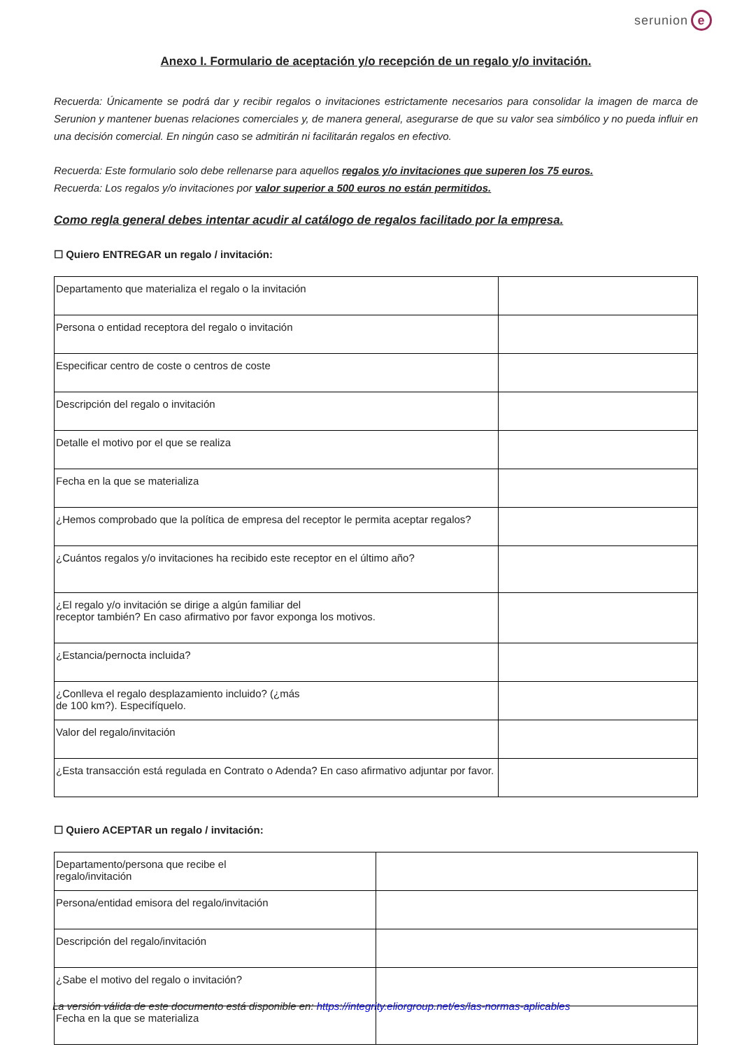serunion e
Anexo I. Formulario de aceptación y/o recepción de un regalo y/o invitación.
Recuerda: Únicamente se podrá dar y recibir regalos o invitaciones estrictamente necesarios para consolidar la imagen de marca de Serunion y mantener buenas relaciones comerciales y, de manera general, asegurarse de que su valor sea simbólico y no pueda influir en una decisión comercial. En ningún caso se admitirán ni facilitarán regalos en efectivo.
Recuerda: Este formulario solo debe rellenarse para aquellos regalos y/o invitaciones que superen los 75 euros.
Recuerda: Los regalos y/o invitaciones por valor superior a 500 euros no están permitidos.
Como regla general debes intentar acudir al catálogo de regalos facilitado por la empresa.
☐ Quiero ENTREGAR un regalo / invitación:
| Departamento que materializa el regalo o la invitación | |
| Persona o entidad receptora del regalo o invitación | |
| Especificar centro de coste o centros de coste | |
| Descripción del regalo o invitación | |
| Detalle el motivo por el que se realiza | |
| Fecha en la que se materializa | |
| ¿Hemos comprobado que la política de empresa del receptor le permita aceptar regalos? | |
| ¿Cuántos regalos y/o invitaciones ha recibido este receptor en el último año? | |
| ¿El regalo y/o invitación se dirige a algún familiar del receptor también? En caso afirmativo por favor exponga los motivos. | |
| ¿Estancia/pernocta incluida? | |
| ¿Conlleva el regalo desplazamiento incluido? (¿más de 100 km?). Especifíquelo. | |
| Valor del regalo/invitación | |
| ¿Esta transacción está regulada en Contrato o Adenda? En caso afirmativo adjuntar por favor. | |
☐ Quiero ACEPTAR un regalo / invitación:
| Departamento/persona que recibe el regalo/invitación | |
| Persona/entidad emisora del regalo/invitación | |
| Descripción del regalo/invitación | |
| ¿Sabe el motivo del regalo o invitación? | |
| Fecha en la que se materializa | |
La versión válida de este documento está disponible en: https://integrity.eliorgroup.net/es/las-normas-aplicables